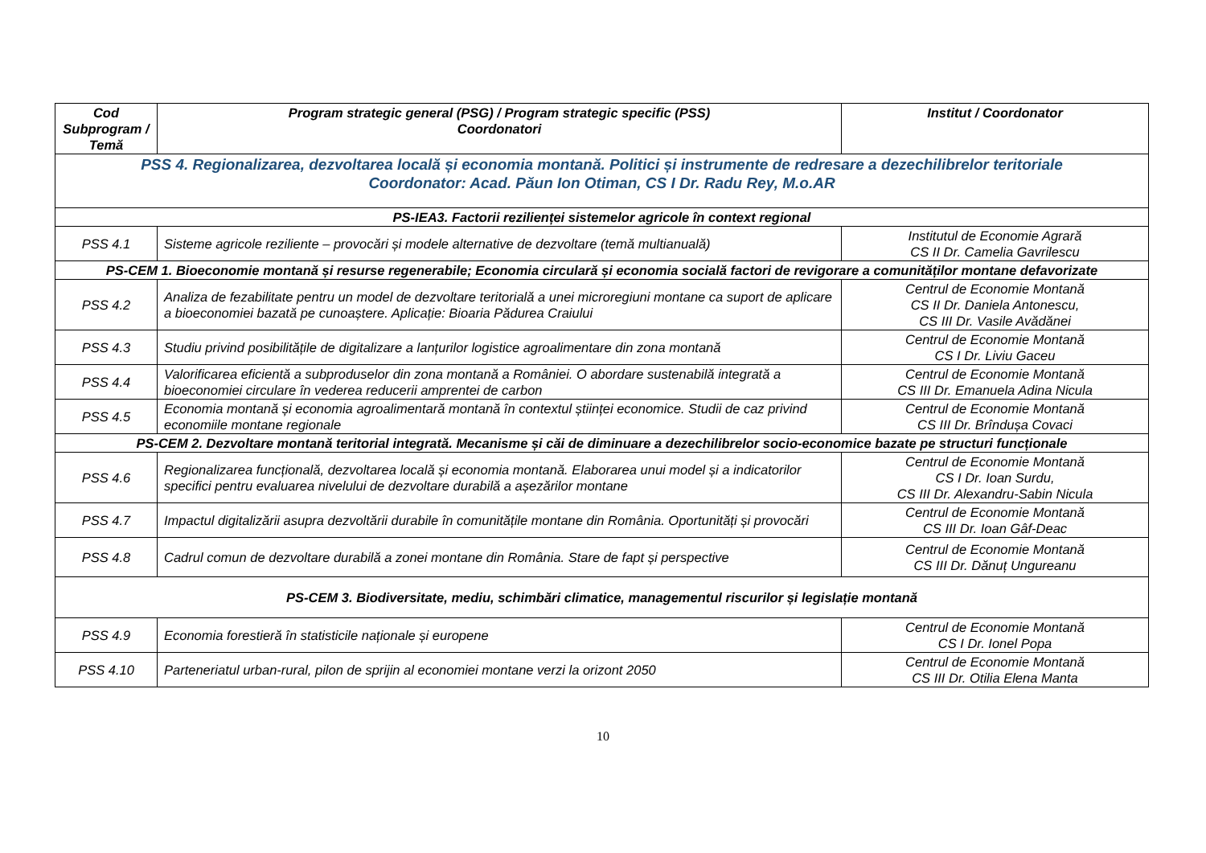| Cod Subprogram / Temă | Program strategic general (PSG) / Program strategic specific (PSS) Coordonatori | Institut / Coordonator |
| --- | --- | --- |
| PSS 4. Regionalizarea, dezvoltarea locală și economia montană. Politici și instrumente de redresare a dezechilibrelor teritoriale Coordonator: Acad. Păun Ion Otiman, CS I Dr. Radu Rey, M.o.AR | | |
| PS-IEA3. Factorii rezilienței sistemelor agricole în context regional | | |
| PSS 4.1 | Sisteme agricole reziliente – provocări și modele alternative de dezvoltare (temă multianuală) | Institutul de Economie Agrară CS II Dr. Camelia Gavrilescu |
| PS-CEM 1. Bioeconomie montană și resurse regenerabile; Economia circulară și economia socială factori de revigorare a comunităților montane defavorizate | | |
| PSS 4.2 | Analiza de fezabilitate pentru un model de dezvoltare teritorială a unei microregiuni montane ca suport de aplicare a bioeconomiei bazată pe cunoaștere. Aplicație: Bioaria Pădurea Craiului | Centrul de Economie Montană CS II Dr. Daniela Antonescu, CS III Dr. Vasile Avădănei |
| PSS 4.3 | Studiu privind posibilitățile de digitalizare a lanțurilor logistice agroalimentare din zona montană | Centrul de Economie Montană CS I Dr. Liviu Gaceu |
| PSS 4.4 | Valorificarea eficientă a subproduselor din zona montană a României. O abordare sustenabilă integrată a bioeconomiei circulare în vederea reducerii amprentei de carbon | Centrul de Economie Montană CS III Dr. Emanuela Adina Nicula |
| PSS 4.5 | Economia montană și economia agroalimentară montană în contextul științei economice. Studii de caz privind economiile montane regionale | Centrul de Economie Montană CS III Dr. Brîndușa Covaci |
| PS-CEM 2. Dezvoltare montană teritorial integrată. Mecanisme și căi de diminuare a dezechilibrelor socio-economice bazate pe structuri funcționale | | |
| PSS 4.6 | Regionalizarea funcțională, dezvoltarea locală și economia montană. Elaborarea unui model și a indicatorilor specifici pentru evaluarea nivelului de dezvoltare durabilă a așezărilor montane | Centrul de Economie Montană CS I Dr. Ioan Surdu, CS III Dr. Alexandru-Sabin Nicula |
| PSS 4.7 | Impactul digitalizării asupra dezvoltării durabile în comunitățile montane din România. Oportunități și provocări | Centrul de Economie Montană CS III Dr. Ioan Gâf-Deac |
| PSS 4.8 | Cadrul comun de dezvoltare durabilă a zonei montane din România. Stare de fapt și perspective | Centrul de Economie Montană CS III Dr. Dănuț Ungureanu |
| PS-CEM 3. Biodiversitate, mediu, schimbări climatice, managementul riscurilor și legislație montană | | |
| PSS 4.9 | Economia forestieră în statisticile naționale și europene | Centrul de Economie Montană CS I Dr. Ionel Popa |
| PSS 4.10 | Parteneriatul urban-rural, pilon de sprijin al economiei montane verzi la orizont 2050 | Centrul de Economie Montană CS III Dr. Otilia Elena Manta |
10